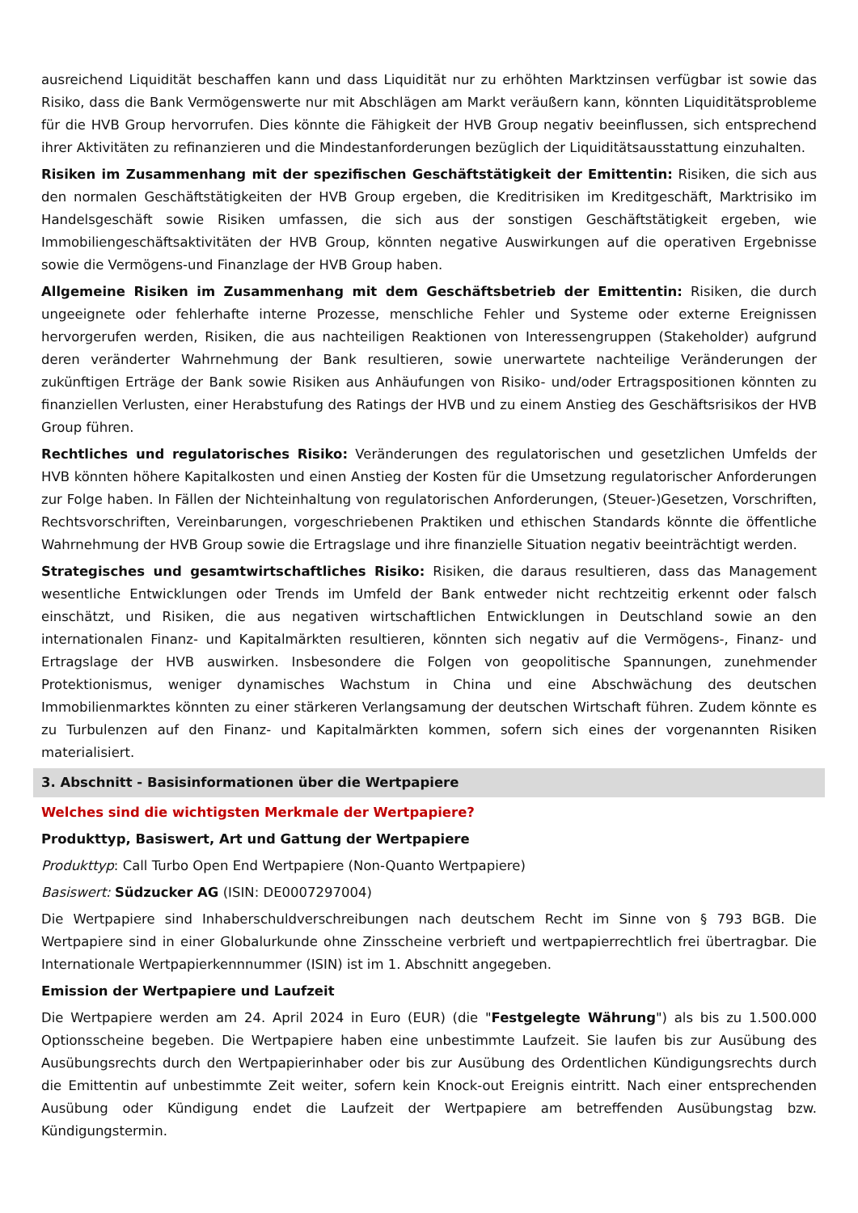ausreichend Liquidität beschaffen kann und dass Liquidität nur zu erhöhten Marktzinsen verfügbar ist sowie das Risiko, dass die Bank Vermögenswerte nur mit Abschlägen am Markt veräußern kann, könnten Liquiditätsprobleme für die HVB Group hervorrufen. Dies könnte die Fähigkeit der HVB Group negativ beeinflussen, sich entsprechend ihrer Aktivitäten zu refinanzieren und die Mindestanforderungen bezüglich der Liquiditätsausstattung einzuhalten.
Risiken im Zusammenhang mit der spezifischen Geschäftstätigkeit der Emittentin: Risiken, die sich aus den normalen Geschäftstätigkeiten der HVB Group ergeben, die Kreditrisiken im Kreditgeschäft, Marktrisiko im Handelsgeschäft sowie Risiken umfassen, die sich aus der sonstigen Geschäftstätigkeit ergeben, wie Immobiliengeschäftsaktivitäten der HVB Group, könnten negative Auswirkungen auf die operativen Ergebnisse sowie die Vermögens-und Finanzlage der HVB Group haben.
Allgemeine Risiken im Zusammenhang mit dem Geschäftsbetrieb der Emittentin: Risiken, die durch ungeeignete oder fehlerhafte interne Prozesse, menschliche Fehler und Systeme oder externe Ereignissen hervorgerufen werden, Risiken, die aus nachteiligen Reaktionen von Interessengruppen (Stakeholder) aufgrund deren veränderter Wahrnehmung der Bank resultieren, sowie unerwartete nachteilige Veränderungen der zukünftigen Erträge der Bank sowie Risiken aus Anhäufungen von Risiko- und/oder Ertragspositionen könnten zu finanziellen Verlusten, einer Herabstufung des Ratings der HVB und zu einem Anstieg des Geschäftsrisikos der HVB Group führen.
Rechtliches und regulatorisches Risiko: Veränderungen des regulatorischen und gesetzlichen Umfelds der HVB könnten höhere Kapitalkosten und einen Anstieg der Kosten für die Umsetzung regulatorischer Anforderungen zur Folge haben. In Fällen der Nichteinhaltung von regulatorischen Anforderungen, (Steuer-)Gesetzen, Vorschriften, Rechtsvorschriften, Vereinbarungen, vorgeschriebenen Praktiken und ethischen Standards könnte die öffentliche Wahrnehmung der HVB Group sowie die Ertragslage und ihre finanzielle Situation negativ beeinträchtigt werden.
Strategisches und gesamtwirtschaftliches Risiko: Risiken, die daraus resultieren, dass das Management wesentliche Entwicklungen oder Trends im Umfeld der Bank entweder nicht rechtzeitig erkennt oder falsch einschätzt, und Risiken, die aus negativen wirtschaftlichen Entwicklungen in Deutschland sowie an den internationalen Finanz- und Kapitalmärkten resultieren, könnten sich negativ auf die Vermögens-, Finanz- und Ertragslage der HVB auswirken. Insbesondere die Folgen von geopolitische Spannungen, zunehmender Protektionismus, weniger dynamisches Wachstum in China und eine Abschwächung des deutschen Immobilienmarktes könnten zu einer stärkeren Verlangsamung der deutschen Wirtschaft führen. Zudem könnte es zu Turbulenzen auf den Finanz- und Kapitalmärkten kommen, sofern sich eines der vorgenannten Risiken materialisiert.
3. Abschnitt - Basisinformationen über die Wertpapiere
Welches sind die wichtigsten Merkmale der Wertpapiere?
Produkttyp, Basiswert, Art und Gattung der Wertpapiere
Produkttyp: Call Turbo Open End Wertpapiere (Non-Quanto Wertpapiere)
Basiswert: Südzucker AG (ISIN: DE0007297004)
Die Wertpapiere sind Inhaberschuldverschreibungen nach deutschem Recht im Sinne von § 793 BGB. Die Wertpapiere sind in einer Globalurkunde ohne Zinsscheine verbrieft und wertpapierrechtlich frei übertragbar. Die Internationale Wertpapierkennnummer (ISIN) ist im 1. Abschnitt angegeben.
Emission der Wertpapiere und Laufzeit
Die Wertpapiere werden am 24. April 2024 in Euro (EUR) (die "Festgelegte Währung") als bis zu 1.500.000 Optionsscheine begeben. Die Wertpapiere haben eine unbestimmte Laufzeit. Sie laufen bis zur Ausübung des Ausübungsrechts durch den Wertpapierinhaber oder bis zur Ausübung des Ordentlichen Kündigungsrechts durch die Emittentin auf unbestimmte Zeit weiter, sofern kein Knock-out Ereignis eintritt. Nach einer entsprechenden Ausübung oder Kündigung endet die Laufzeit der Wertpapiere am betreffenden Ausübungstag bzw. Kündigungstermin.